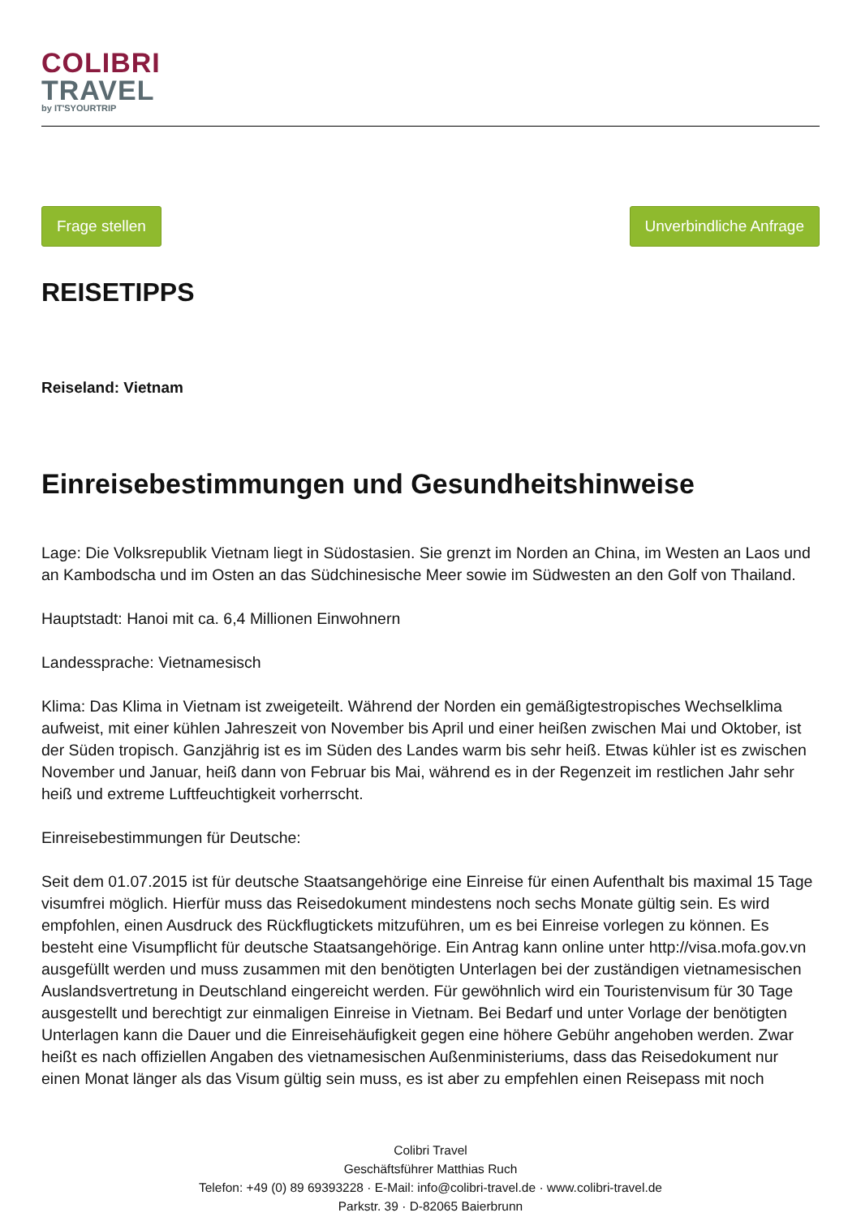COLIBRI
TRAVEL
by IT'SYOURTRIP
Frage stellen Unverbindliche Anfrage
REISETIPPS
Reiseland: Vietnam
Einreisebestimmungen und Gesundheitshinweise
Lage: Die Volksrepublik Vietnam liegt in Südostasien. Sie grenzt im Norden an China, im Westen an Laos und an Kambodscha und im Osten an das Südchinesische Meer sowie im Südwesten an den Golf von Thailand.
Hauptstadt: Hanoi mit ca. 6,4 Millionen Einwohnern
Landessprache: Vietnamesisch
Klima: Das Klima in Vietnam ist zweigeteilt. Während der Norden ein gemäßigtestropisches Wechselklima aufweist, mit einer kühlen Jahreszeit von November bis April und einer heißen zwischen Mai und Oktober, ist der Süden tropisch. Ganzjährig ist es im Süden des Landes warm bis sehr heiß. Etwas kühler ist es zwischen November und Januar, heiß dann von Februar bis Mai, während es in der Regenzeit im restlichen Jahr sehr heiß und extreme Luftfeuchtigkeit vorherrscht.
Einreisebestimmungen für Deutsche:
Seit dem 01.07.2015 ist für deutsche Staatsangehörige eine Einreise für einen Aufenthalt bis maximal 15 Tage visumfrei möglich. Hierfür muss das Reisedokument mindestens noch sechs Monate gültig sein. Es wird empfohlen, einen Ausdruck des Rückflugtickets mitzuführen, um es bei Einreise vorlegen zu können. Es besteht eine Visumpflicht für deutsche Staatsangehörige. Ein Antrag kann online unter http://visa.mofa.gov.vn ausgefüllt werden und muss zusammen mit den benötigten Unterlagen bei der zuständigen vietnamesischen Auslandsvertretung in Deutschland eingereicht werden. Für gewöhnlich wird ein Touristenvisum für 30 Tage ausgestellt und berechtigt zur einmaligen Einreise in Vietnam. Bei Bedarf und unter Vorlage der benötigten Unterlagen kann die Dauer und die Einreisehäufigkeit gegen eine höhere Gebühr angehoben werden. Zwar heißt es nach offiziellen Angaben des vietnamesischen Außenministeriums, dass das Reisedokument nur einen Monat länger als das Visum gültig sein muss, es ist aber zu empfehlen einen Reisepass mit noch
Colibri Travel
Geschäftsführer Matthias Ruch
Telefon: +49 (0) 89 69393228 · E-Mail: info@colibri-travel.de · www.colibri-travel.de
Parkstr. 39 · D-82065 Baierbrunn